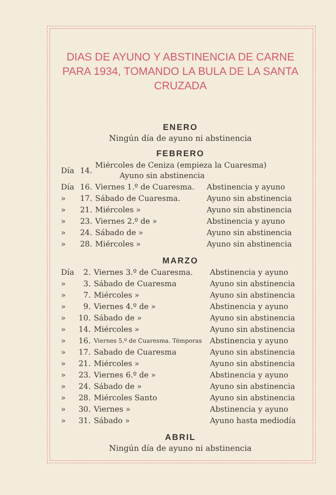DIAS DE AYUNO Y ABSTINENCIA DE CARNE PARA 1934, TOMANDO LA BULA DE LA SANTA CRUZADA
ENERO
Ningún día de ayuno ni abstinencia
FEBRERO
| Día | 14. | Miércoles de Ceniza (empieza la Cuaresma) Ayuno sin abstinencia | |
| Día | 16. | Viernes 1.º de Cuaresma. | Abstinencia y ayuno |
| » | 17. | Sábado de Cuaresma. | Ayuno sin abstinencia |
| » | 21. | Miércoles » | Ayuno sin abstinencia |
| » | 23. | Viernes 2.º de » | Abstinencia y ayuno |
| » | 24. | Sábado de » | Ayuno sin abstinencia |
| » | 28. | Miércoles » | Ayuno sin abstinencia |
MARZO
| Día | 2. | Viernes 3.º de Cuaresma. | Abstinencia y ayuno |
| » | 3. | Sábado de Cuaresma | Ayuno sin abstinencia |
| » | 7. | Miércoles » | Ayuno sin abstinencia |
| » | 9. | Viernes 4.º de » | Abstinencia y ayuno |
| » | 10. | Sábado de » | Ayuno sin abstinencia |
| » | 14. | Miércoles » | Ayuno sin abstinencia |
| » | 16. | Viernes 5.º de Cuaresma. Témporas | Abstinencia y ayuno |
| » | 17. | Sabado de Cuaresma | Ayuno sin abstinencia |
| » | 21. | Miércoles » | Ayuno sin abstinencia |
| » | 23. | Viernes 6.º de » | Abstinencia y ayuno |
| » | 24. | Sábado de » | Ayuno sin abstinencia |
| » | 28. | Miércoles Santo | Ayuno sin abstinencia |
| » | 30. | Viernes » | Abstinencia y ayuno |
| » | 31. | Sábado » | Ayuno hasta mediodía |
ABRIL
Ningún día de ayuno ni abstinencia